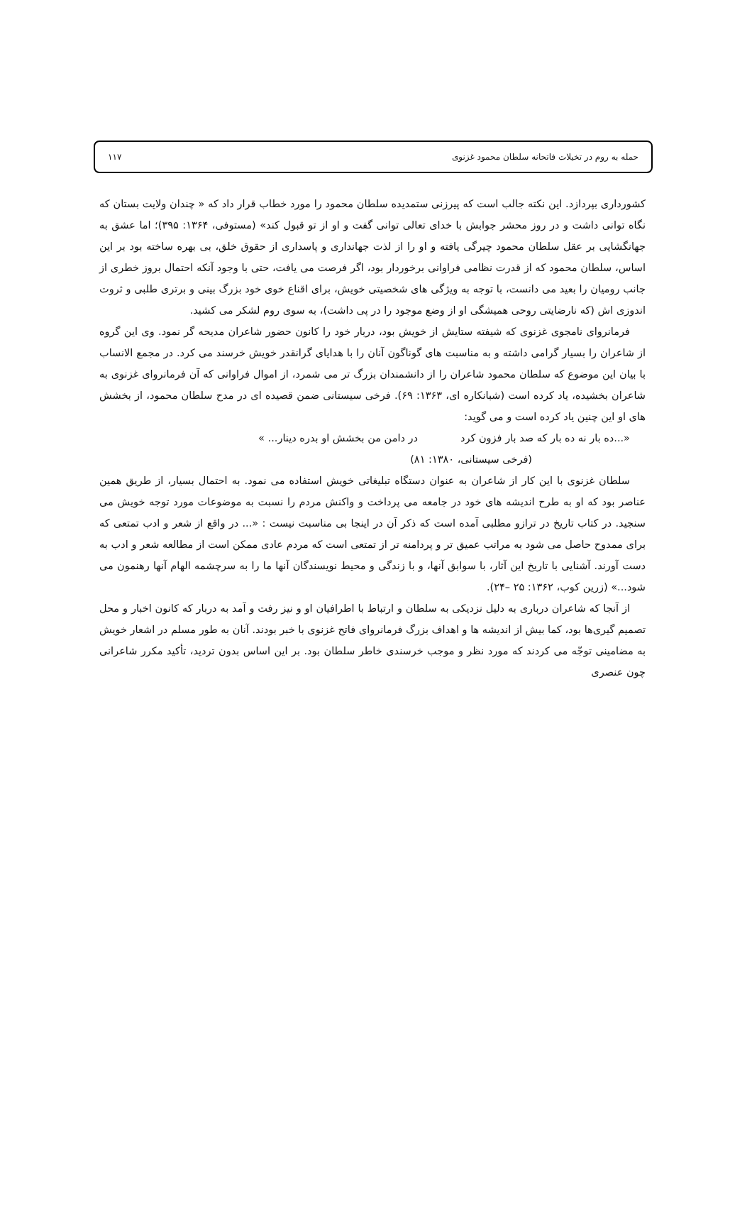حمله به روم در تخیلات فاتحانه سلطان محمود غزنوی ۱۱۷
کشورداری بپردازد. این نکته جالب است که پیرزنی ستمدیده سلطان محمود را مورد خطاب قرار داد که « چندان ولایت بستان که نگاه توانی داشت و در روز محشر جوابش با خدای تعالی توانی گفت و او از تو قبول کند» (مستوفی، ۱۳۶۴: ۳۹۵)؛ اما عشق به جهانگشایی بر عقل سلطان محمود چیرگی یافته و او را از لذت جهانداری و پاسداری از حقوق خلق، بی بهره ساخته بود بر این اساس، سلطان محمود که از قدرت نظامی فراوانی برخوردار بود، اگر فرصت می یافت، حتی با وجود آنکه احتمال بروز خطری از جانب رومیان را بعید می دانست، با توجه به ویژگی های شخصیتی خویش، برای اقناع خوی خود بزرگ بینی و برتری طلبی و ثروت اندوزی اش (که نارضایتی روحی همیشگی او از وضع موجود را در پی داشت)، به سوی روم لشکر می کشید.
فرمانروای نامجوی غزنوی که شیفته ستایش از خویش بود، دربار خود را کانون حضور شاعران مدیحه گر نمود. وی این گروه از شاعران را بسیار گرامی داشته و به مناسبت های گوناگون آنان را با هدایای گرانقدر خویش خرسند می کرد. در مجمع الانساب با بیان این موضوع که سلطان محمود شاعران را از دانشمندان بزرگ تر می شمرد، از اموال فراوانی که آن فرمانروای غزنوی به شاعران بخشیده، یاد کرده است (شبانکاره ای، ۱۳۶۳: ۶۹). فرخی سیستانی ضمن قصیده ای در مدح سلطان محمود، از بخشش های او این چنین یاد کرده است و می گوید:
«...ده بار نه ده بار که صد بار فزون کرد در دامن من بخشش او بدره دینار... »
(فرخی سیستانی، ۱۳۸۰: ۸۱)
سلطان غزنوی با این کار از شاعران به عنوان دستگاه تبلیغاتی خویش استفاده می نمود. به احتمال بسیار، از طریق همین عناصر بود که او به طرح اندیشه های خود در جامعه می پرداخت و واکنش مردم را نسبت به موضوعات مورد توجه خویش می سنجید. در کتاب تاریخ در ترازو مطلبی آمده است که ذکر آن در اینجا بی مناسبت نیست : «... در واقع از شعر و ادب تمتعی که برای ممدوح حاصل می شود به مراتب عمیق تر و پردامنه تر از تمتعی است که مردم عادی ممکن است از مطالعه شعر و ادب به دست آورند. آشنایی با تاریخ این آثار، با سوابق آنها، و با زندگی و محیط نویسندگان آنها ما را به سرچشمه الهام آنها رهنمون می شود...» (زرین کوب، ۱۳۶۲: ۲۵ –۲۴).
از آنجا که شاعران درباری به دلیل نزدیکی به سلطان و ارتباط با اطرافیان او و نیز رفت و آمد به دربار که کانون اخبار و محل تصمیم گیری‌ها بود، کما بیش از اندیشه ها و اهداف بزرگ فرمانروای فاتح غزنوی با خبر بودند. آنان به طور مسلم در اشعار خویش به مضامینی توجّه می کردند که مورد نظر و موجب خرسندی خاطر سلطان بود. بر این اساس بدون تردید، تأکید مکرر شاعرانی چون عنصری